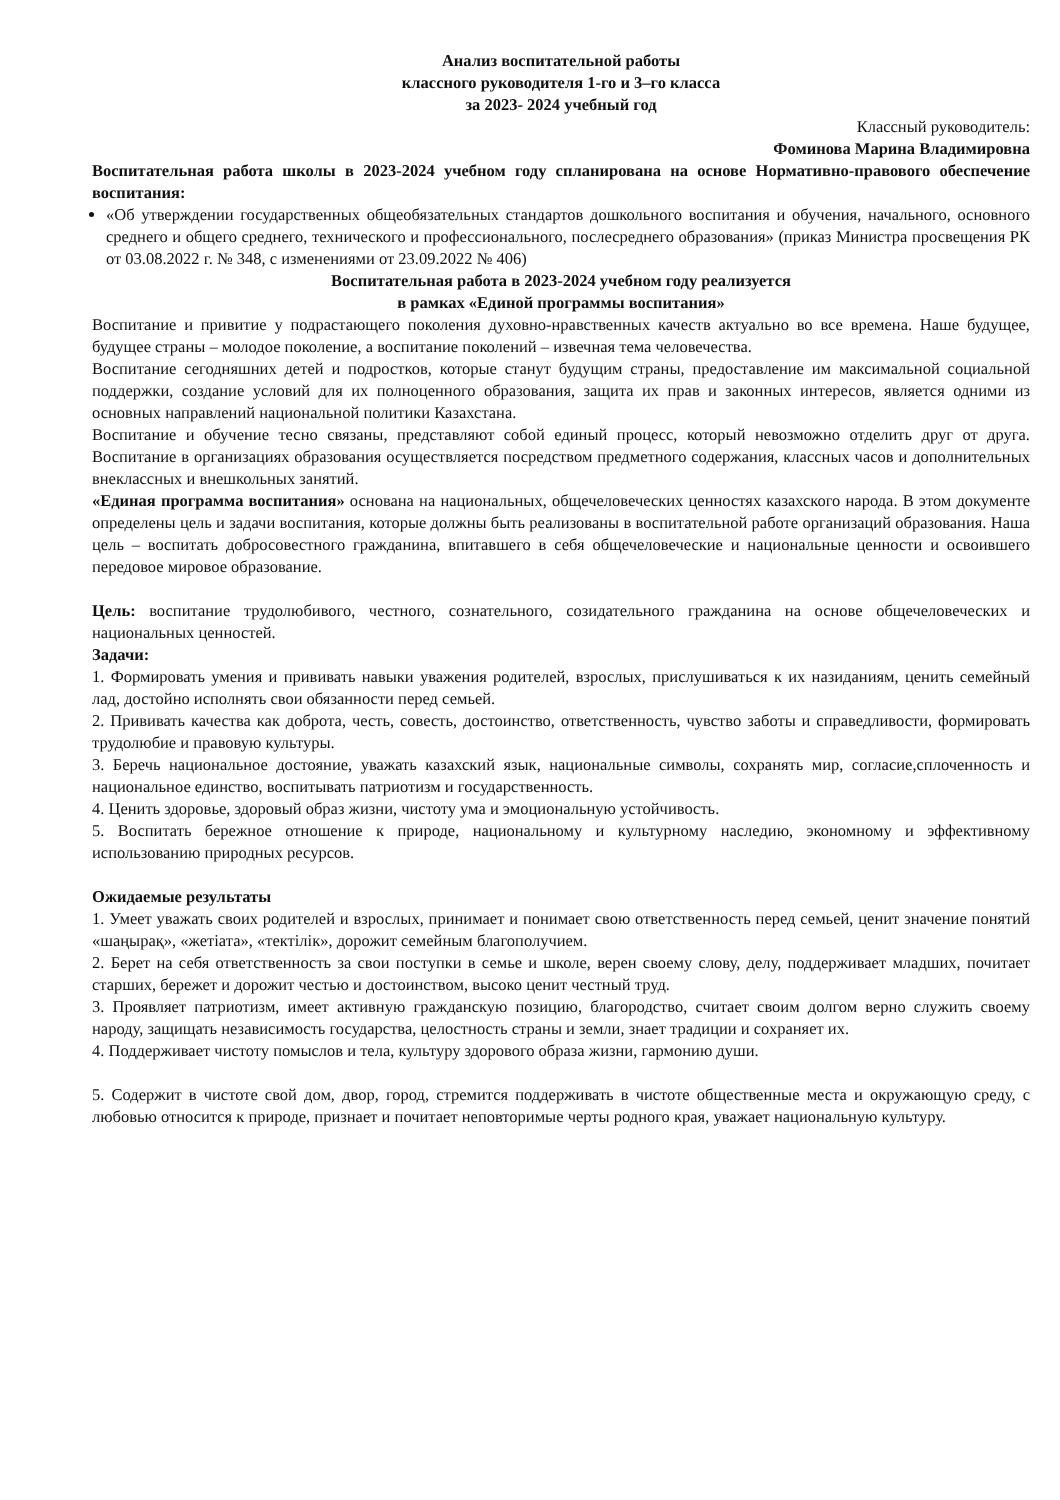Анализ воспитательной работы
классного руководителя 1-го и 3–го класса
за 2023- 2024 учебный год
Классный руководитель:
Фоминова Марина Владимировна
Воспитательная работа школы в 2023-2024 учебном году спланирована на основе Нормативно-правового обеспечение воспитания:
«Об утверждении государственных общеобязательных стандартов дошкольного воспитания и обучения, начального, основного среднего и общего среднего, технического и профессионального, послесреднего образования» (приказ Министра просвещения РК от 03.08.2022 г. № 348, с изменениями от 23.09.2022 № 406)
Воспитательная работа в 2023-2024 учебном году реализуется
в рамках «Единой программы воспитания»
Воспитание и привитие у подрастающего поколения духовно-нравственных качеств актуально во все времена. Наше будущее, будущее страны – молодое поколение, а воспитание поколений – извечная тема человечества.
Воспитание сегодняшних детей и подростков, которые станут будущим страны, предоставление им максимальной социальной поддержки, создание условий для их полноценного образования, защита их прав и законных интересов, является одними из основных направлений национальной политики Казахстана.
Воспитание и обучение тесно связаны, представляют собой единый процесс, который невозможно отделить друг от друга. Воспитание в организациях образования осуществляется посредством предметного содержания, классных часов и дополнительных внеклассных и внешкольных занятий.
«Единая программа воспитания» основана на национальных, общечеловеческих ценностях казахского народа. В этом документе определены цель и задачи воспитания, которые должны быть реализованы в воспитательной работе организаций образования. Наша цель – воспитать добросовестного гражданина, впитавшего в себя общечеловеческие и национальные ценности и освоившего передовое мировое образование.
Цель: воспитание трудолюбивого, честного, сознательного, созидательного гражданина на основе общечеловеческих и национальных ценностей.
Задачи:
1. Формировать умения и прививать навыки уважения родителей, взрослых, прислушиваться к их назиданиям, ценить семейный лад, достойно исполнять свои обязанности перед семьей.
2. Прививать качества как доброта, честь, совесть, достоинство, ответственность, чувство заботы и справедливости, формировать трудолюбие и правовую культуры.
3. Беречь национальное достояние, уважать казахский язык, национальные символы, сохранять мир, согласие,сплоченность и национальное единство, воспитывать патриотизм и государственность.
4. Ценить здоровье, здоровый образ жизни, чистоту ума и эмоциональную устойчивость.
5. Воспитать бережное отношение к природе, национальному и культурному наследию, экономному и эффективному использованию природных ресурсов.
Ожидаемые результаты
1. Умеет уважать своих родителей и взрослых, принимает и понимает свою ответственность перед семьей, ценит значение понятий «шаңырақ», «жетіата», «тектілік», дорожит семейным благополучием.
2. Берет на себя ответственность за свои поступки в семье и школе, верен своему слову, делу, поддерживает младших, почитает старших, бережет и дорожит честью и достоинством, высоко ценит честный труд.
3. Проявляет патриотизм, имеет активную гражданскую позицию, благородство, считает своим долгом верно служить своему народу, защищать независимость государства, целостность страны и земли, знает традиции и сохраняет их.
4. Поддерживает чистоту помыслов и тела, культуру здорового образа жизни, гармонию души.
5. Содержит в чистоте свой дом, двор, город, стремится поддерживать в чистоте общественные места и окружающую среду, с любовью относится к природе, признает и почитает неповторимые черты родного края, уважает национальную культуру.